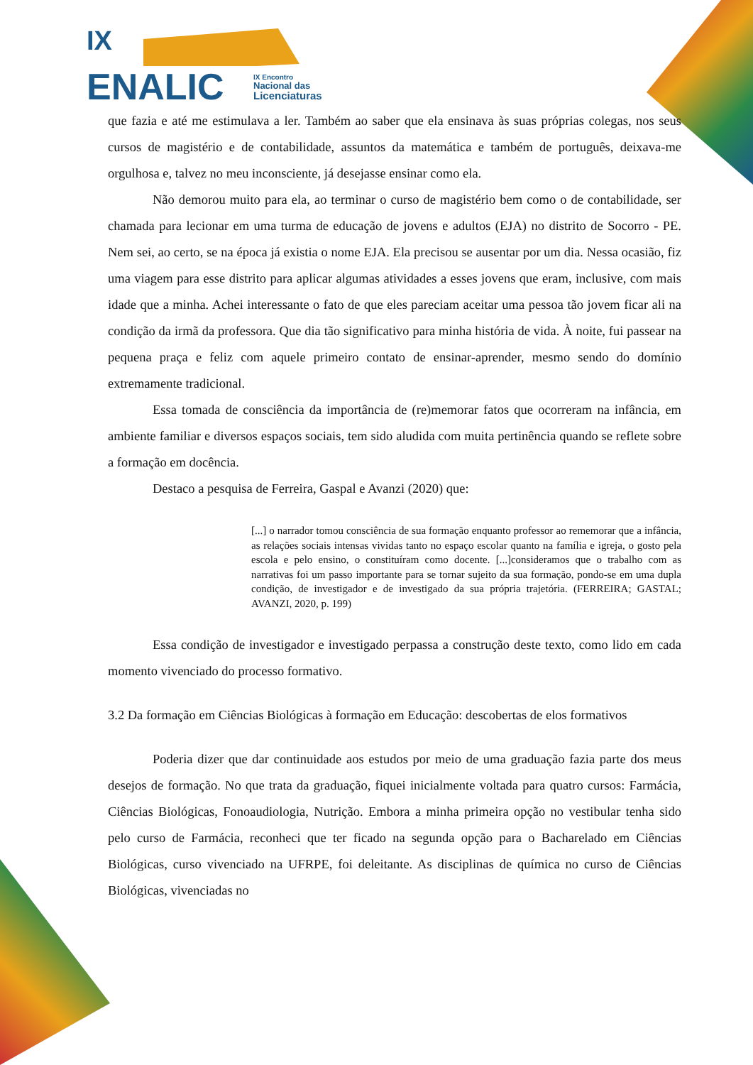IX
ENALIC
IX Encontro
Nacional das
Licenciaturas
que fazia e até me estimulava a ler. Também ao saber que ela ensinava às suas próprias colegas, nos seus cursos de magistério e de contabilidade, assuntos da matemática e também de português, deixava-me orgulhosa e, talvez no meu inconsciente, já desejasse ensinar como ela.
Não demorou muito para ela, ao terminar o curso de magistério bem como o de contabilidade, ser chamada para lecionar em uma turma de educação de jovens e adultos (EJA) no distrito de Socorro - PE. Nem sei, ao certo, se na época já existia o nome EJA. Ela precisou se ausentar por um dia. Nessa ocasião, fiz uma viagem para esse distrito para aplicar algumas atividades a esses jovens que eram, inclusive, com mais idade que a minha. Achei interessante o fato de que eles pareciam aceitar uma pessoa tão jovem ficar ali na condição da irmã da professora. Que dia tão significativo para minha história de vida. À noite, fui passear na pequena praça e feliz com aquele primeiro contato de ensinar-aprender, mesmo sendo do domínio extremamente tradicional.
Essa tomada de consciência da importância de (re)memorar fatos que ocorreram na infância, em ambiente familiar e diversos espaços sociais, tem sido aludida com muita pertinência quando se reflete sobre a formação em docência.
Destaco a pesquisa de Ferreira, Gaspal e Avanzi (2020) que:
[...] o narrador tomou consciência de sua formação enquanto professor ao rememorar que a infância, as relações sociais intensas vividas tanto no espaço escolar quanto na família e igreja, o gosto pela escola e pelo ensino, o constituíram como docente. [...]consideramos que o trabalho com as narrativas foi um passo importante para se tornar sujeito da sua formação, pondo-se em uma dupla condição, de investigador e de investigado da sua própria trajetória. (FERREIRA; GASTAL; AVANZI, 2020, p. 199)
Essa condição de investigador e investigado perpassa a construção deste texto, como lido em cada momento vivenciado do processo formativo.
3.2 Da formação em Ciências Biológicas à formação em Educação: descobertas de elos formativos
Poderia dizer que dar continuidade aos estudos por meio de uma graduação fazia parte dos meus desejos de formação. No que trata da graduação, fiquei inicialmente voltada para quatro cursos: Farmácia, Ciências Biológicas, Fonoaudiologia, Nutrição. Embora a minha primeira opção no vestibular tenha sido pelo curso de Farmácia, reconheci que ter ficado na segunda opção para o Bacharelado em Ciências Biológicas, curso vivenciado na UFRPE, foi deleitante. As disciplinas de química no curso de Ciências Biológicas, vivenciadas no